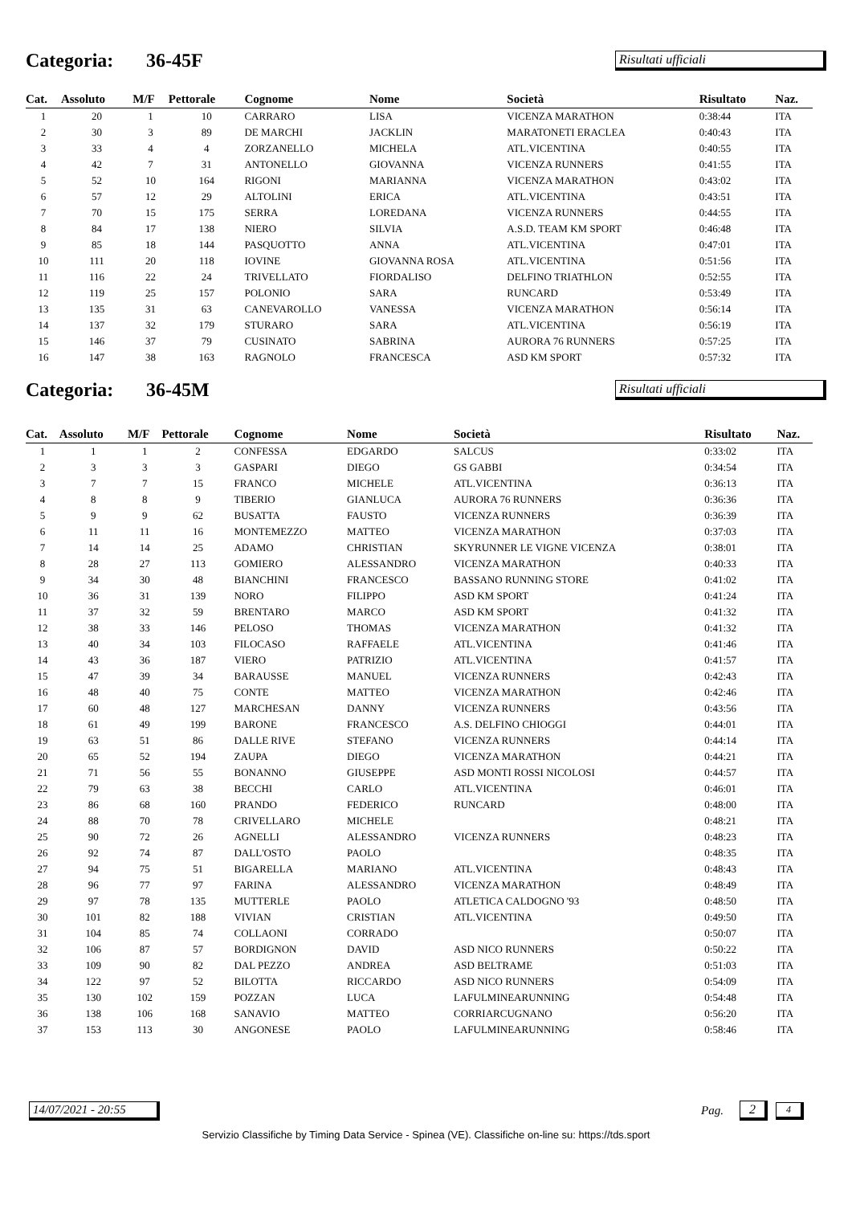Categoria: 36-45F
Risultati ufficiali
| Cat. | Assoluto | M/F | Pettorale | Cognome | Nome | Società | Risultato | Naz. |
| --- | --- | --- | --- | --- | --- | --- | --- | --- |
| 1 | 20 | 1 | 10 | CARRARO | LISA | VICENZA MARATHON | 0:38:44 | ITA |
| 2 | 30 | 3 | 89 | DE MARCHI | JACKLIN | MARATONETI ERACLEA | 0:40:43 | ITA |
| 3 | 33 | 4 | 4 | ZORZANELLO | MICHELA | ATL.VICENTINA | 0:40:55 | ITA |
| 4 | 42 | 7 | 31 | ANTONELLO | GIOVANNA | VICENZA RUNNERS | 0:41:55 | ITA |
| 5 | 52 | 10 | 164 | RIGONI | MARIANNA | VICENZA MARATHON | 0:43:02 | ITA |
| 6 | 57 | 12 | 29 | ALTOLINI | ERICA | ATL.VICENTINA | 0:43:51 | ITA |
| 7 | 70 | 15 | 175 | SERRA | LOREDANA | VICENZA RUNNERS | 0:44:55 | ITA |
| 8 | 84 | 17 | 138 | NIERO | SILVIA | A.S.D. TEAM KM SPORT | 0:46:48 | ITA |
| 9 | 85 | 18 | 144 | PASQUOTTO | ANNA | ATL.VICENTINA | 0:47:01 | ITA |
| 10 | 111 | 20 | 118 | IOVINE | GIOVANNA ROSA | ATL.VICENTINA | 0:51:56 | ITA |
| 11 | 116 | 22 | 24 | TRIVELLATO | FIORDALISO | DELFINO TRIATHLON | 0:52:55 | ITA |
| 12 | 119 | 25 | 157 | POLONIO | SARA | RUNCARD | 0:53:49 | ITA |
| 13 | 135 | 31 | 63 | CANEVAROLLO | VANESSA | VICENZA MARATHON | 0:56:14 | ITA |
| 14 | 137 | 32 | 179 | STURARO | SARA | ATL.VICENTINA | 0:56:19 | ITA |
| 15 | 146 | 37 | 79 | CUSINATO | SABRINA | AURORA 76 RUNNERS | 0:57:25 | ITA |
| 16 | 147 | 38 | 163 | RAGNOLO | FRANCESCA | ASD KM SPORT | 0:57:32 | ITA |
Categoria: 36-45M
Risultati ufficiali
| Cat. | Assoluto | M/F | Pettorale | Cognome | Nome | Società | Risultato | Naz. |
| --- | --- | --- | --- | --- | --- | --- | --- | --- |
| 1 | 1 | 1 | 2 | CONFESSA | EDGARDO | SALCUS | 0:33:02 | ITA |
| 2 | 3 | 3 | 3 | GASPARI | DIEGO | GS GABBI | 0:34:54 | ITA |
| 3 | 7 | 7 | 15 | FRANCO | MICHELE | ATL.VICENTINA | 0:36:13 | ITA |
| 4 | 8 | 8 | 9 | TIBERIO | GIANLUCA | AURORA 76 RUNNERS | 0:36:36 | ITA |
| 5 | 9 | 9 | 62 | BUSATTA | FAUSTO | VICENZA RUNNERS | 0:36:39 | ITA |
| 6 | 11 | 11 | 16 | MONTEMEZZO | MATTEO | VICENZA MARATHON | 0:37:03 | ITA |
| 7 | 14 | 14 | 25 | ADAMO | CHRISTIAN | SKYRUNNER LE VIGNE VICENZA | 0:38:01 | ITA |
| 8 | 28 | 27 | 113 | GOMIERO | ALESSANDRO | VICENZA MARATHON | 0:40:33 | ITA |
| 9 | 34 | 30 | 48 | BIANCHINI | FRANCESCO | BASSANO RUNNING STORE | 0:41:02 | ITA |
| 10 | 36 | 31 | 139 | NORO | FILIPPO | ASD KM SPORT | 0:41:24 | ITA |
| 11 | 37 | 32 | 59 | BRENTARO | MARCO | ASD KM SPORT | 0:41:32 | ITA |
| 12 | 38 | 33 | 146 | PELOSO | THOMAS | VICENZA MARATHON | 0:41:32 | ITA |
| 13 | 40 | 34 | 103 | FILOCASO | RAFFAELE | ATL.VICENTINA | 0:41:46 | ITA |
| 14 | 43 | 36 | 187 | VIERO | PATRIZIO | ATL.VICENTINA | 0:41:57 | ITA |
| 15 | 47 | 39 | 34 | BARAUSSE | MANUEL | VICENZA RUNNERS | 0:42:43 | ITA |
| 16 | 48 | 40 | 75 | CONTE | MATTEO | VICENZA MARATHON | 0:42:46 | ITA |
| 17 | 60 | 48 | 127 | MARCHESAN | DANNY | VICENZA RUNNERS | 0:43:56 | ITA |
| 18 | 61 | 49 | 199 | BARONE | FRANCESCO | A.S. DELFINO CHIOGGI | 0:44:01 | ITA |
| 19 | 63 | 51 | 86 | DALLE RIVE | STEFANO | VICENZA RUNNERS | 0:44:14 | ITA |
| 20 | 65 | 52 | 194 | ZAUPA | DIEGO | VICENZA MARATHON | 0:44:21 | ITA |
| 21 | 71 | 56 | 55 | BONANNO | GIUSEPPE | ASD MONTI ROSSI NICOLOSI | 0:44:57 | ITA |
| 22 | 79 | 63 | 38 | BECCHI | CARLO | ATL.VICENTINA | 0:46:01 | ITA |
| 23 | 86 | 68 | 160 | PRANDO | FEDERICO | RUNCARD | 0:48:00 | ITA |
| 24 | 88 | 70 | 78 | CRIVELLARO | MICHELE | | 0:48:21 | ITA |
| 25 | 90 | 72 | 26 | AGNELLI | ALESSANDRO | VICENZA RUNNERS | 0:48:23 | ITA |
| 26 | 92 | 74 | 87 | DALL'OSTO | PAOLO | | 0:48:35 | ITA |
| 27 | 94 | 75 | 51 | BIGARELLA | MARIANO | ATL.VICENTINA | 0:48:43 | ITA |
| 28 | 96 | 77 | 97 | FARINA | ALESSANDRO | VICENZA MARATHON | 0:48:49 | ITA |
| 29 | 97 | 78 | 135 | MUTTERLE | PAOLO | ATLETICA CALDOGNO '93 | 0:48:50 | ITA |
| 30 | 101 | 82 | 188 | VIVIAN | CRISTIAN | ATL.VICENTINA | 0:49:50 | ITA |
| 31 | 104 | 85 | 74 | COLLAONI | CORRADO | | 0:50:07 | ITA |
| 32 | 106 | 87 | 57 | BORDIGNON | DAVID | ASD NICO RUNNERS | 0:50:22 | ITA |
| 33 | 109 | 90 | 82 | DAL PEZZO | ANDREA | ASD BELTRAME | 0:51:03 | ITA |
| 34 | 122 | 97 | 52 | BILOTTA | RICCARDO | ASD NICO RUNNERS | 0:54:09 | ITA |
| 35 | 130 | 102 | 159 | POZZAN | LUCA | LAFULMINEARUNNING | 0:54:48 | ITA |
| 36 | 138 | 106 | 168 | SANAVIO | MATTEO | CORRIARCUGNANO | 0:56:20 | ITA |
| 37 | 153 | 113 | 30 | ANGONESE | PAOLO | LAFULMINEARUNNING | 0:58:46 | ITA |
14/07/2021 - 20:55
Pag. 2
4
Servizio Classifiche by Timing Data Service - Spinea (VE). Classifiche on-line su: https://tds.sport